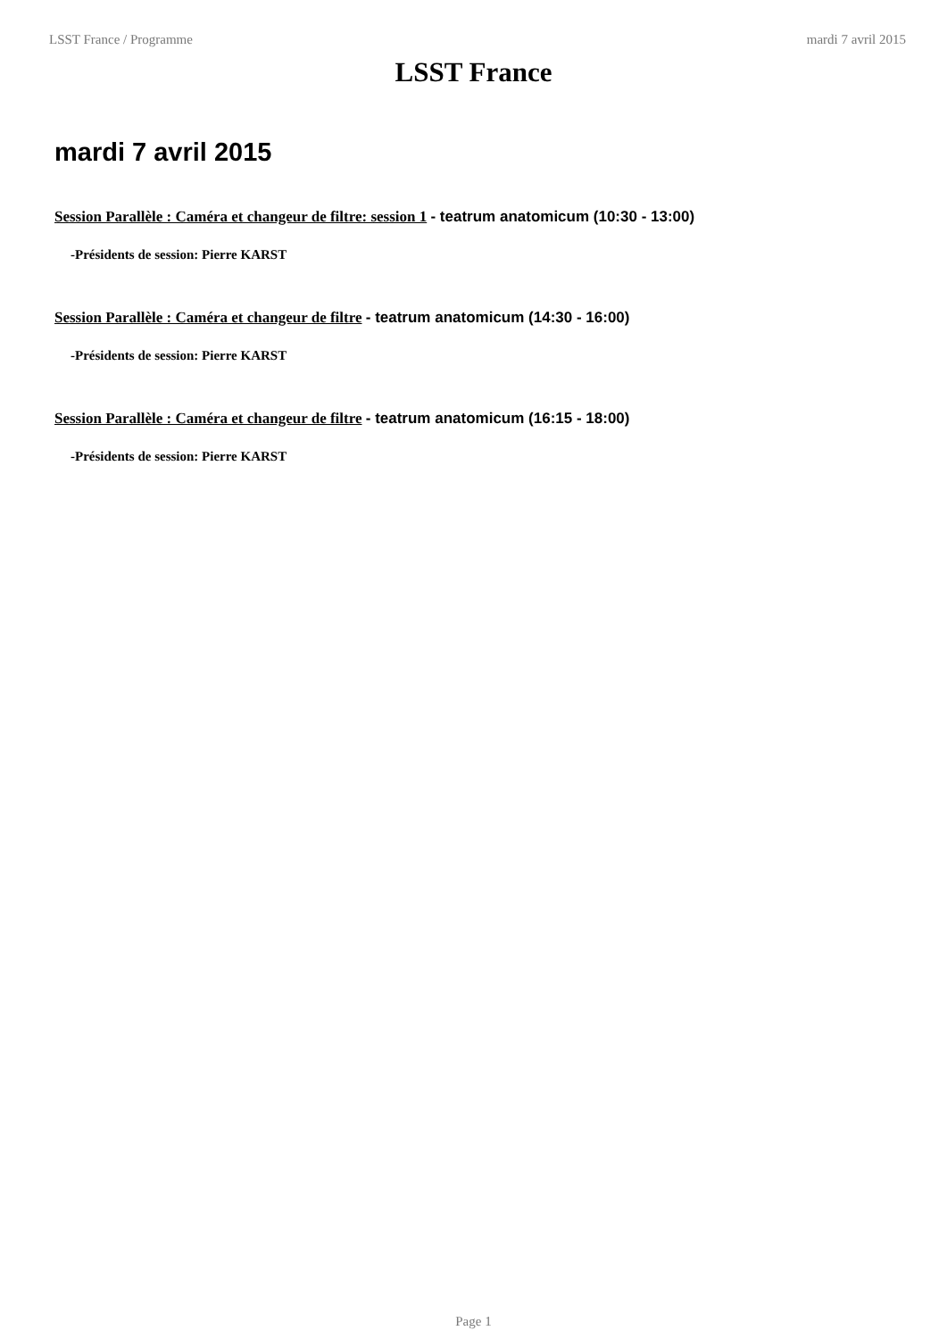LSST France / Programme mardi 7 avril 2015
LSST France
mardi 7 avril 2015
Session Parallèle : Caméra et changeur de filtre: session 1 - teatrum anatomicum (10:30 - 13:00)
-Présidents de session: Pierre KARST
Session Parallèle : Caméra et changeur de filtre - teatrum anatomicum (14:30 - 16:00)
-Présidents de session: Pierre KARST
Session Parallèle : Caméra et changeur de filtre - teatrum anatomicum (16:15 - 18:00)
-Présidents de session: Pierre KARST
Page 1